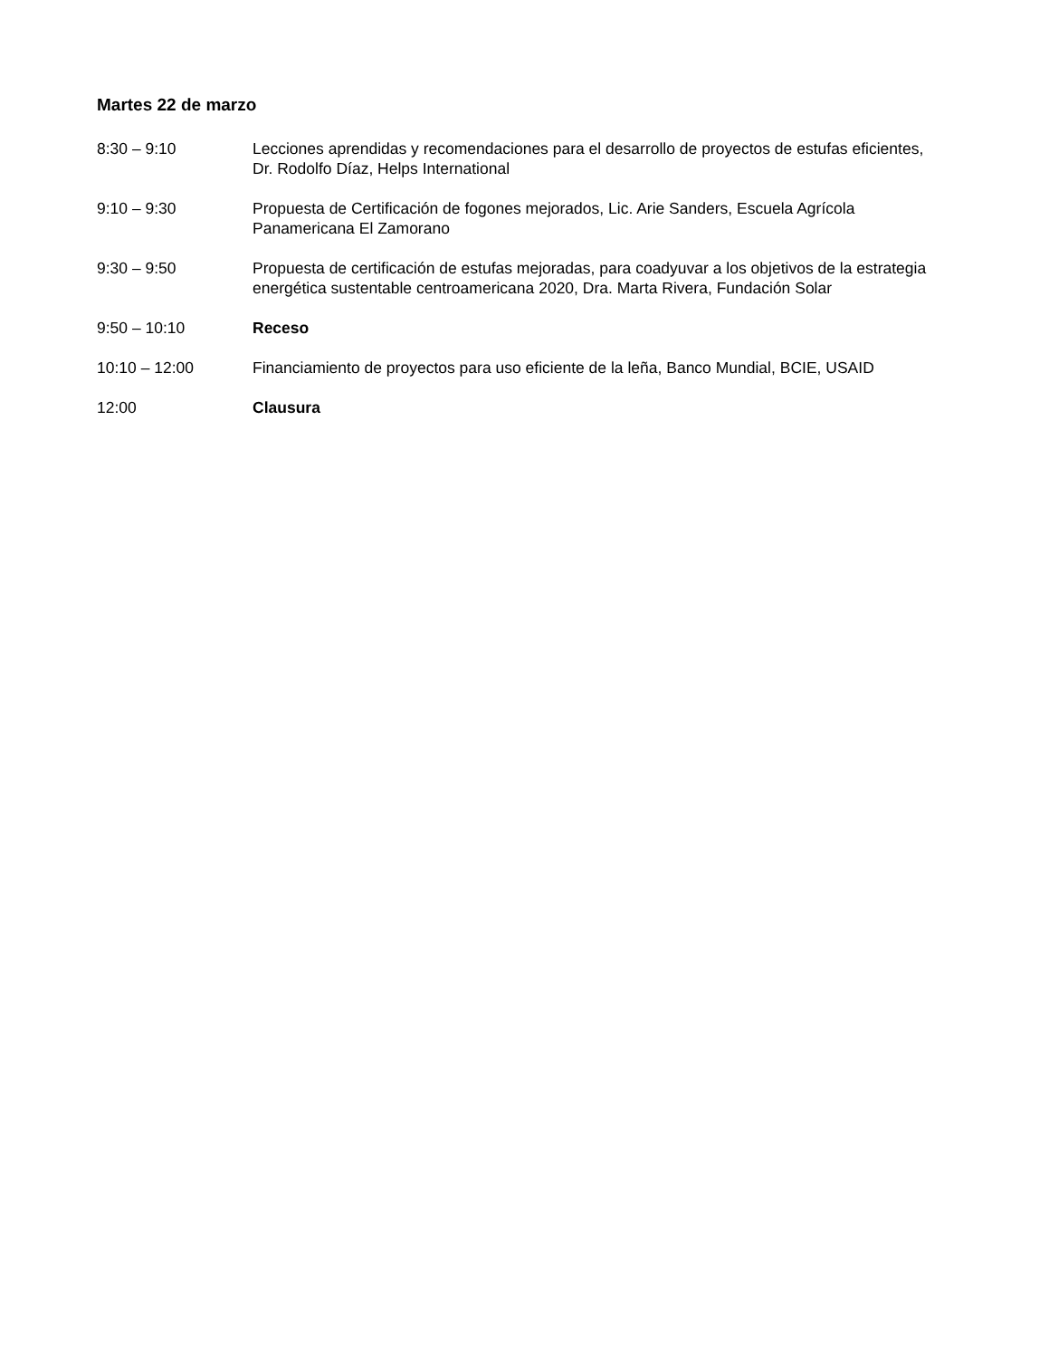Martes 22 de marzo
| 8:30 – 9:10 | Lecciones aprendidas y recomendaciones para el desarrollo de proyectos de estufas eficientes, Dr. Rodolfo Díaz, Helps International |
| 9:10 – 9:30 | Propuesta de Certificación de fogones mejorados, Lic. Arie Sanders, Escuela Agrícola Panamericana El Zamorano |
| 9:30 – 9:50 | Propuesta de certificación de estufas mejoradas, para coadyuvar a los objetivos de la estrategia energética sustentable centroamericana 2020, Dra. Marta Rivera, Fundación Solar |
| 9:50 – 10:10 | Receso |
| 10:10 – 12:00 | Financiamiento de proyectos para uso eficiente de la leña, Banco Mundial, BCIE, USAID |
| 12:00 | Clausura |